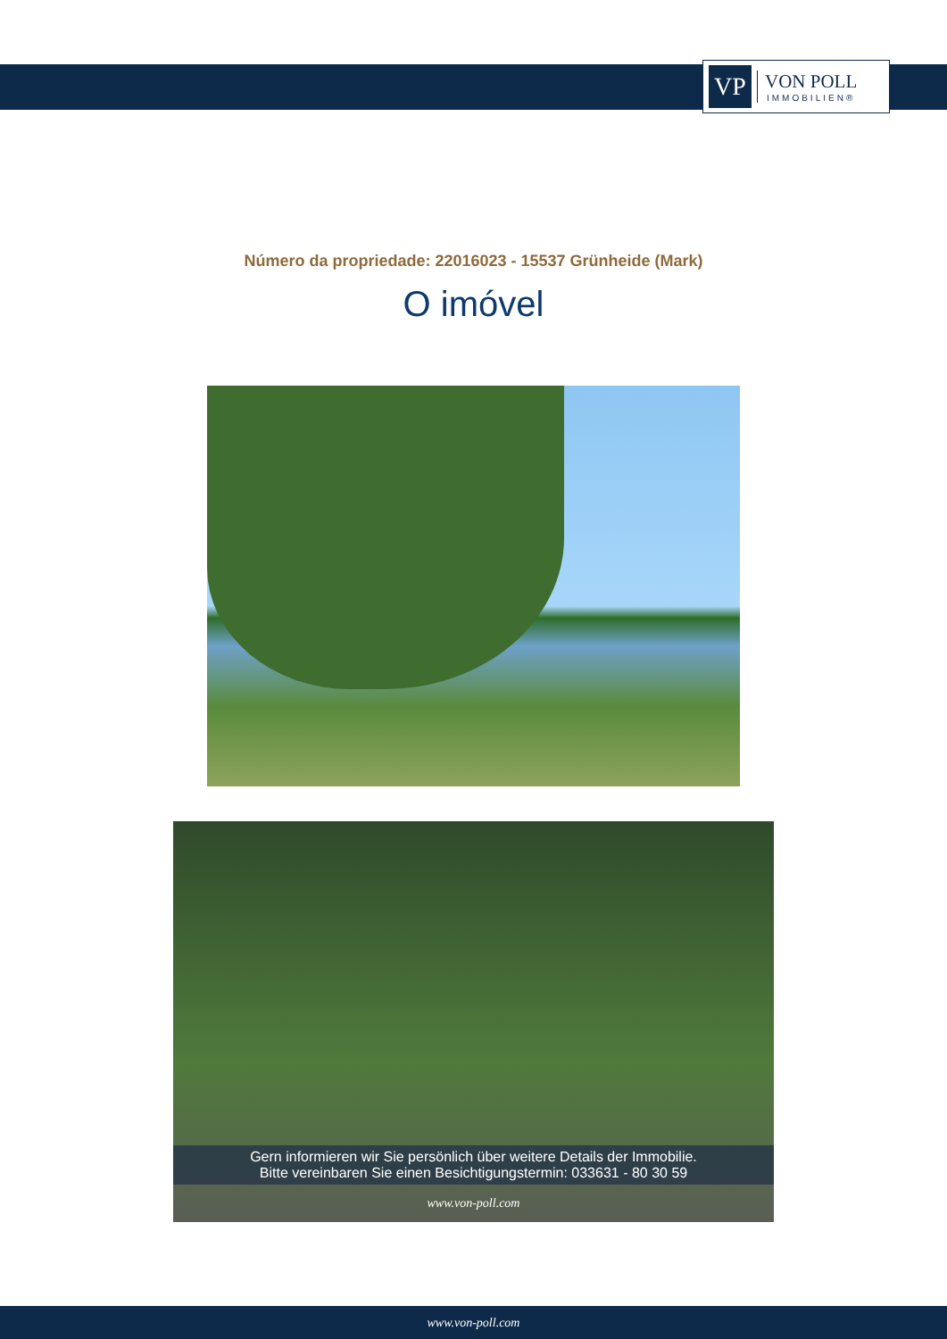VP
VON POLL
IMMOBILIEN®
Número da propriedade: 22016023 - 15537 Grünheide (Mark)
O imóvel
Gern informieren wir Sie persönlich über weitere Details der Immobilie.
Bitte vereinbaren Sie einen Besichtigungstermin: 033631 - 80 30 59
www.von-poll.com
www.von-poll.com